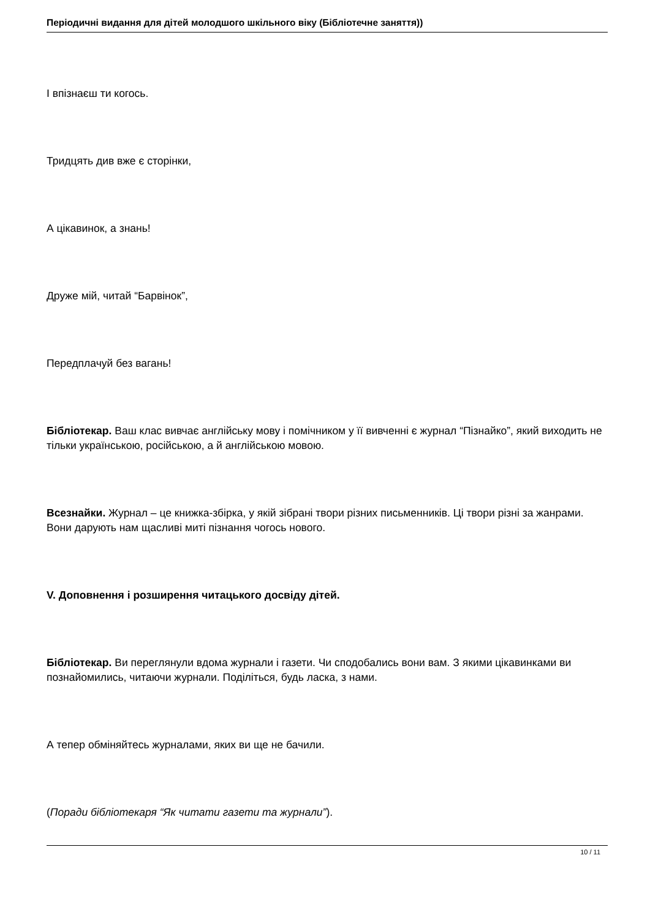Періодичні видання для дітей молодшого шкільного віку (Бібліотечне заняття))
І впізнаєш ти когось.
Тридцять див вже є сторінки,
А цікавинок, а знань!
Друже мій, читай “Барвінок”,
Передплачуй без вагань!
Бібліотекар. Ваш клас вивчає англійську мову і помічником у її вивченні є журнал “Пізнайко”, який виходить не тільки українською, російською, а й англійською мовою.
Всезнайки. Журнал – це книжка-збірка, у якій зібрані твори різних письменників. Ці твори різні за жанрами. Вони дарують нам щасливі миті пізнання чогось нового.
V. Доповнення і розширення читацького досвіду дітей.
Бібліотекар. Ви переглянули вдома журнали і газети. Чи сподобались вони вам. З якими цікавинками ви познайомились, читаючи журнали. Поділіться, будь ласка, з нами.
А тепер обміняйтесь журналами, яких ви ще не бачили.
(Поради бібліотекаря “Як читати газети та журнали”).
10 / 11